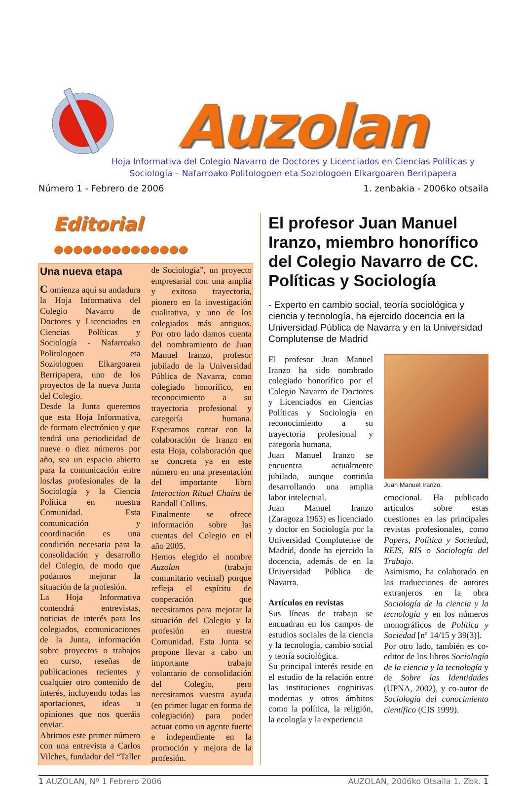Auzolan
Hoja Informativa del Colegio Navarro de Doctores y Licenciados en Ciencias Políticas y
Sociología – Nafarroako Politologoen eta Soziologoen Elkargoaren Berripapera
Número 1 - Febrero de 2006 1. zenbakia - 2006ko otsaila
Editorial ●●●●●●●●●●●●●●
Una nueva etapa
C omienza aquí su andadura la Hoja Informativa del Colegio Navarro de Doctores y Licenciados en Ciencias Políticas y Sociología - Nafarroako Politologoen eta Soziologoen Elkargoaren Berripapera, uno de los proyectos de la nueva Junta del Colegio.
Desde la Junta queremos que esta Hoja Informativa, de formato electrónico y que tendrá una periodicidad de nueve o diez números por año, sea un espacio abierto para la comunicación entre los/las profesionales de la Sociología y la Ciencia Política en nuestra Comunidad. Esta comunicación y coordinación es una condición necesaria para la consolidación y desarrollo del Colegio, de modo que podamos mejorar la situación de la profesión.
La Hoja Informativa contendrá entrevistas, noticias de interés para los colegiados, comunicaciones de la Junta, información sobre proyectos o trabajos en curso, reseñas de publicaciones recientes y cualquier otro contenido de interés, incluyendo todas las aportaciones, ideas u opiniones que nos queráis enviar.
Abrimos este primer número con una entrevista a Carlos Vilches, fundador del “Taller de Sociología”, un proyecto empresarial con una amplia y exitosa trayectoria, pionero en la investigación cualitativa, y uno de los colegiados más antiguos. Por otro lado damos cuenta del nombramiento de Juan Manuel Iranzo, profesor jubilado de la Universidad Pública de Navarra, como colegiado honorífico, en reconocimiento a su trayectoria profesional y categoría humana. Esperamos contar con la colaboración de Iranzo en esta Hoja, colaboración que se concreta ya en este número en una presentación del importante libro Interaction Ritual Chains de Randall Collins.
Finalmente se ofrece información sobre las cuentas del Colegio en el año 2005.
Hemos elegido el nombre Auzolan (trabajo comunitario vecinal) porque refleja el espíritu de cooperación que necesitamos para mejorar la situación del Colegio y la profesión en nuestra Comunidad. Esta Junta se propone llevar a cabo un importante trabajo voluntario de consolidación del Colegio, pero necesitamos vuestra ayuda (en primer lugar en forma de colegiación) para poder actuar como un agente fuerte e independiente en la promoción y mejora de la profesión.
El profesor Juan Manuel Iranzo, miembro honorífico del Colegio Navarro de CC. Políticas y Sociología
- Experto en cambio social, teoría sociológica y ciencia y tecnología, ha ejercido docencia en la Universidad Pública de Navarra y en la Universidad Complutense de Madrid
El profesor Juan Manuel Iranzo ha sido nombrado colegiado honorífico por el Colegio Navarro de Doctores y Licenciados en Ciencias Políticas y Sociología en reconocimiento a su trayectoria profesional y categoría humana.
Juan Manuel Iranzo se encuentra actualmente jubilado, aunque continúa desarrollando una amplia labor intelectual.
Juan Manuel Iranzo (Zaragoza 1963) es licenciado y doctor en Sociología por la Universidad Complutense de Madrid, donde ha ejercido la docencia, además de en la Universidad Pública de Navarra.
Artículos en revistas
Sus líneas de trabajo se encuadran en los campos de estudios sociales de la ciencia y la tecnología, cambio social y teoría sociológica.
Su principal interés reside en el estudio de la relación entre las instituciones cognitivas modernas y otros ámbitos como la política, la religión, la ecología y la experiencia
Juan Manuel Iranzo.
emocional. Ha publicado artículos sobre estas cuestiones en las principales revistas profesionales, como Papers, Política y Sociedad, REIS, RIS o Sociología del Trabajo.
Asimismo, ha colaborado en las traducciones de autores extranjeros en la obra Sociología de la ciencia y la tecnología y en los números monográficos de Política y Sociedad [nº 14/15 y 39(3)].
Por otro lado, también es co-editor de los libros Sociología de la ciencia y la tecnología y de Sobre las Identidades (UPNA, 2002), y co-autor de Sociología del conocimiento científico (CIS 1999).
1 AUZOLAN, Nº 1 Febrero 2006 AUZOLAN, 2006ko Otsaila 1. Zbk. 1